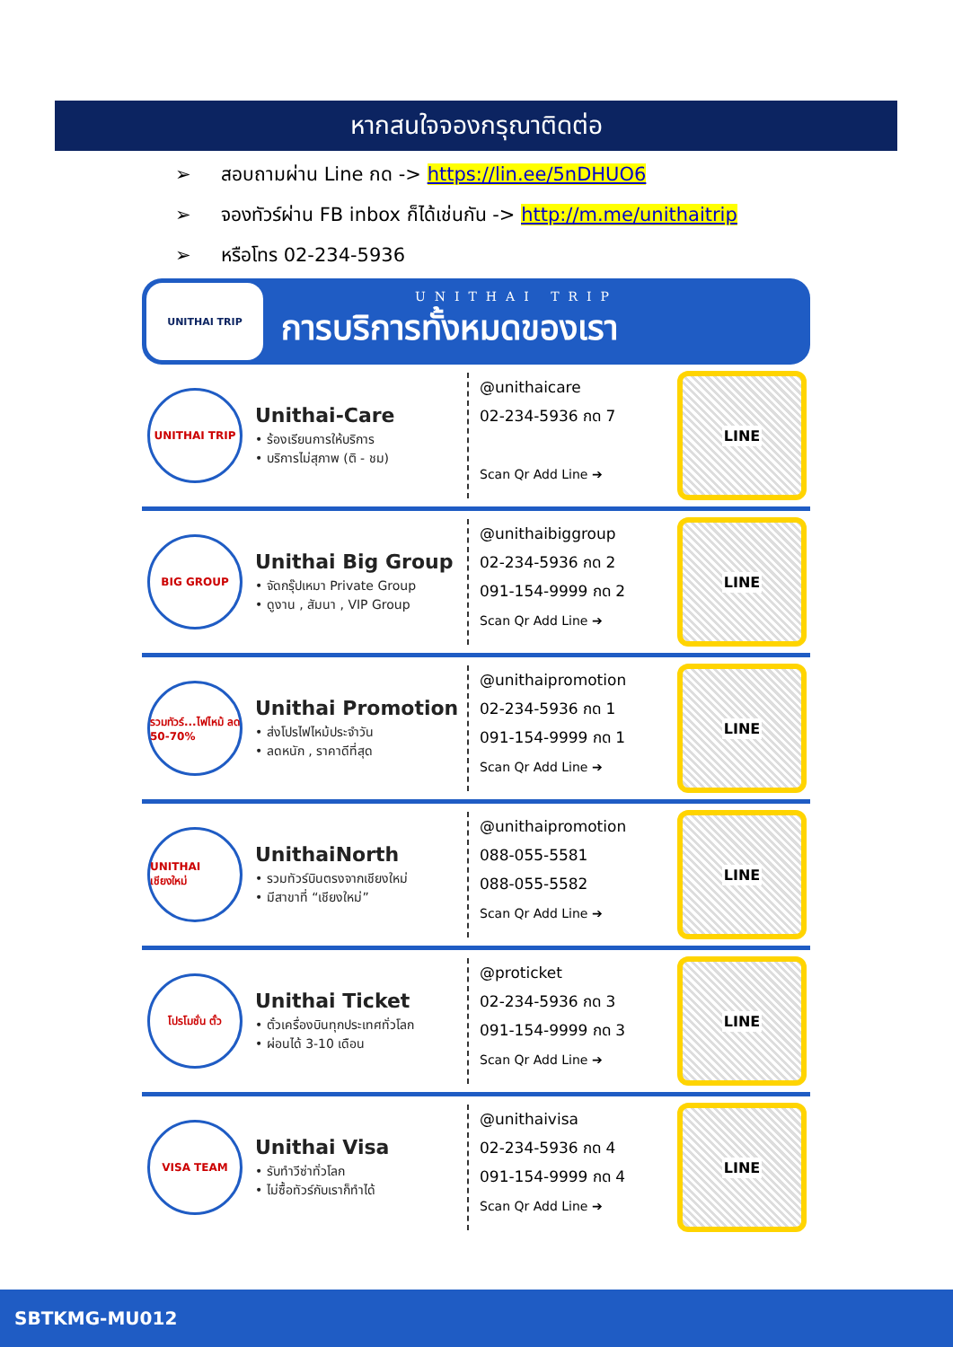หากสนใจจองกรุณาติดต่อ
➢ สอบถามผ่าน Line กด -> https://lin.ee/5nDHUO6
➢ จองทัวร์ผ่าน FB inbox ก็ได้เช่นกัน -> http://m.me/unithaitrip
➢ หรือโทร 02-234-5936
UNITHAI TRIP
UNITHAI TRIP
การบริการทั้งหมดของเรา
UNITHAI TRIP
Unithai-Care
• ร้องเรียนการให้บริการ
• บริการไม่สุภาพ (ติ - ชม)
@unithaicare
02-234-5936 กด 7
Scan Qr Add Line ➔
LINE
BIG GROUP
Unithai Big Group
• จัดกรุ๊ปเหมา Private Group
• ดูงาน , สัมนา , VIP Group
@unithaibiggroup
02-234-5936 กด 2
091-154-9999 กด 2
Scan Qr Add Line ➔
LINE
รวมทัวร์...ไฟไหม้ ลด 50-70%
Unithai Promotion
• ส่งโปรไฟไหม้ประจำวัน
• ลดหนัก , ราคาดีที่สุด
@unithaipromotion
02-234-5936 กด 1
091-154-9999 กด 1
Scan Qr Add Line ➔
LINE
UNITHAI เชียงใหม่
UnithaiNorth
• รวมทัวร์บินตรงจากเชียงใหม่
• มีสาขาที่ “เชียงใหม่”
@unithaipromotion
088-055-5581
088-055-5582
Scan Qr Add Line ➔
LINE
โปรโมชั่น ตั๋ว
Unithai Ticket
• ตั๋วเครื่องบินทุกประเทศทั่วโลก
• ผ่อนได้ 3-10 เดือน
@proticket
02-234-5936 กด 3
091-154-9999 กด 3
Scan Qr Add Line ➔
LINE
VISA TEAM
Unithai Visa
• รับทำวีซ่าทั่วโลก
• ไม่ซื้อทัวร์กับเราก็ทำได้
@unithaivisa
02-234-5936 กด 4
091-154-9999 กด 4
Scan Qr Add Line ➔
LINE
SBTKMG-MU012